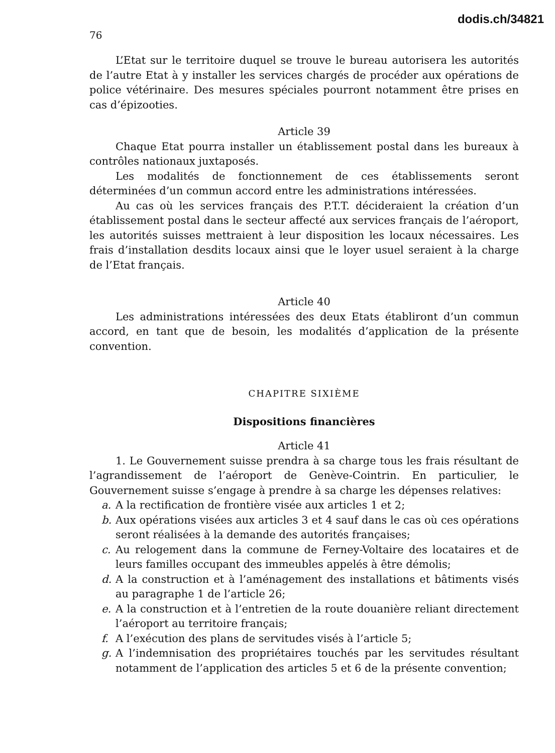dodis.ch/34821
76
L’Etat sur le territoire duquel se trouve le bureau autorisera les autorités de l’autre Etat à y installer les services chargés de procéder aux opérations de police vétérinaire. Des mesures spéciales pourront notamment être prises en cas d’épizooties.
Article 39
Chaque Etat pourra installer un établissement postal dans les bureaux à contrôles nationaux juxtaposés.
Les modalités de fonctionnement de ces établissements seront déterminées d’un commun accord entre les administrations intéressées.
Au cas où les services français des P.T.T. décideraient la création d’un établissement postal dans le secteur affecté aux services français de l’aéroport, les autorités suisses mettraient à leur disposition les locaux nécessaires. Les frais d’installation desdits locaux ainsi que le loyer usuel seraient à la charge de l’Etat français.
Article 40
Les administrations intéressées des deux Etats établiront d’un commun accord, en tant que de besoin, les modalités d’application de la présente convention.
CHAPITRE SIXIÈME
Dispositions financières
Article 41
1. Le Gouvernement suisse prendra à sa charge tous les frais résultant de l’agrandissement de l’aéroport de Genève-Cointrin. En particulier, le Gouvernement suisse s’engage à prendre à sa charge les dépenses relatives:
a. A la rectification de frontière visée aux articles 1 et 2;
b. Aux opérations visées aux articles 3 et 4 sauf dans le cas où ces opérations seront réalisées à la demande des autorités françaises;
c. Au relogement dans la commune de Ferney-Voltaire des locataires et de leurs familles occupant des immeubles appelés à être démolis;
d. A la construction et à l’aménagement des installations et bâtiments visés au paragraphe 1 de l’article 26;
e. A la construction et à l’entretien de la route douanière reliant directement l’aéroport au territoire français;
f. A l’exécution des plans de servitudes visés à l’article 5;
g. A l’indemnisation des propriétaires touchés par les servitudes résultant notamment de l’application des articles 5 et 6 de la présente convention;